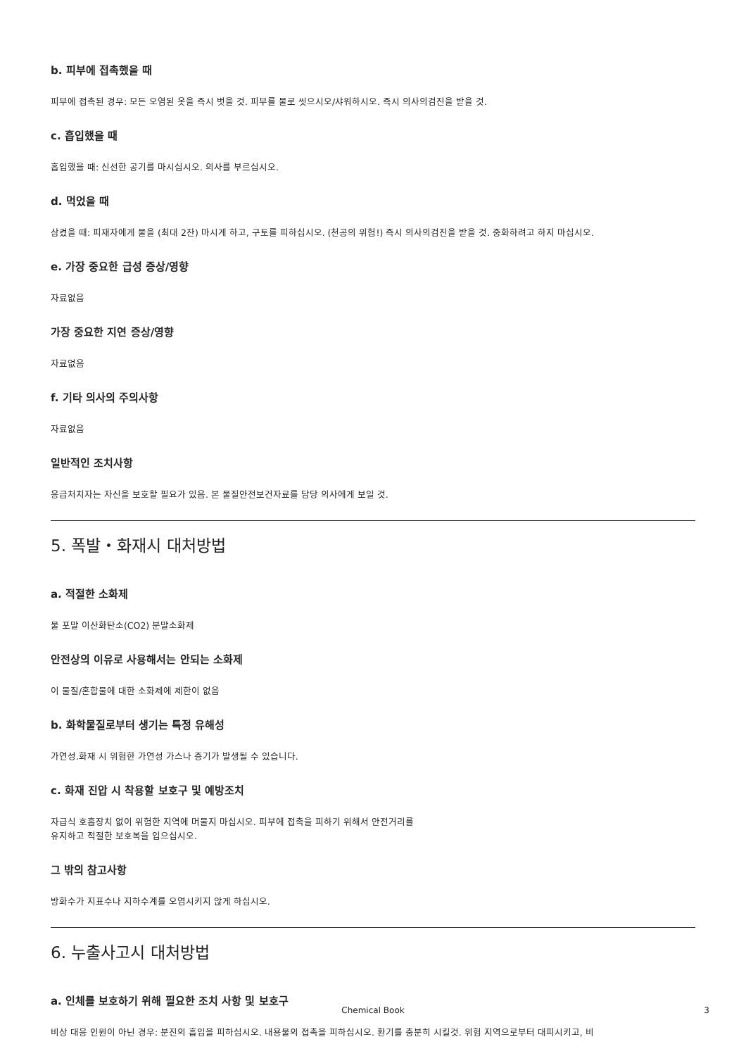b. 피부에 접촉했을 때
피부에 접촉된 경우: 모든 오염된 옷을 즉시 벗을 것. 피부를 물로 씻으시오/샤워하시오. 즉시 의사의검진을 받을 것.
c. 흡입했을 때
흡입했을 때: 신선한 공기를 마시십시오. 의사를 부르십시오.
d. 먹었을 때
삼켰을 때: 피재자에게 물을 (최대 2잔) 마시게 하고, 구토를 피하십시오. (천공의 위험!) 즉시 의사의검진을 받을 것. 중화하려고 하지 마십시오.
e. 가장 중요한 급성 증상/영향
자료없음
가장 중요한 지연 증상/영향
자료없음
f. 기타 의사의 주의사항
자료없음
일반적인 조치사항
응급처치자는 자신을 보호할 필요가 있음. 본 물질안전보건자료를 담당 의사에게 보일 것.
5. 폭발・화재시 대처방법
a. 적절한 소화제
물 포말 이산화탄소(CO2) 분말소화제
안전상의 이유로 사용해서는 안되는 소화제
이 물질/혼합물에 대한 소화제에 제한이 없음
b. 화학물질로부터 생기는 특정 유해성
가연성.화재 시 위험한 가연성 가스나 증기가 발생될 수 있습니다.
c. 화재 진압 시 착용할 보호구 및 예방조치
자급식 호흡장치 없이 위험한 지역에 머물지 마십시오. 피부에 접촉을 피하기 위해서 안전거리를
유지하고 적절한 보호복을 입으십시오.
그 밖의 참고사항
방화수가 지표수나 지하수계를 오염시키지 않게 하십시오.
6. 누출사고시 대처방법
a. 인체를 보호하기 위해 필요한 조치 사항 및 보호구
비상 대응 인원이 아닌 경우: 분진의 흡입을 피하십시오. 내용물의 접촉을 피하십시오. 환기를 충분히 시킬것. 위험 지역으로부터 대피시키고, 비
Chemical Book 3